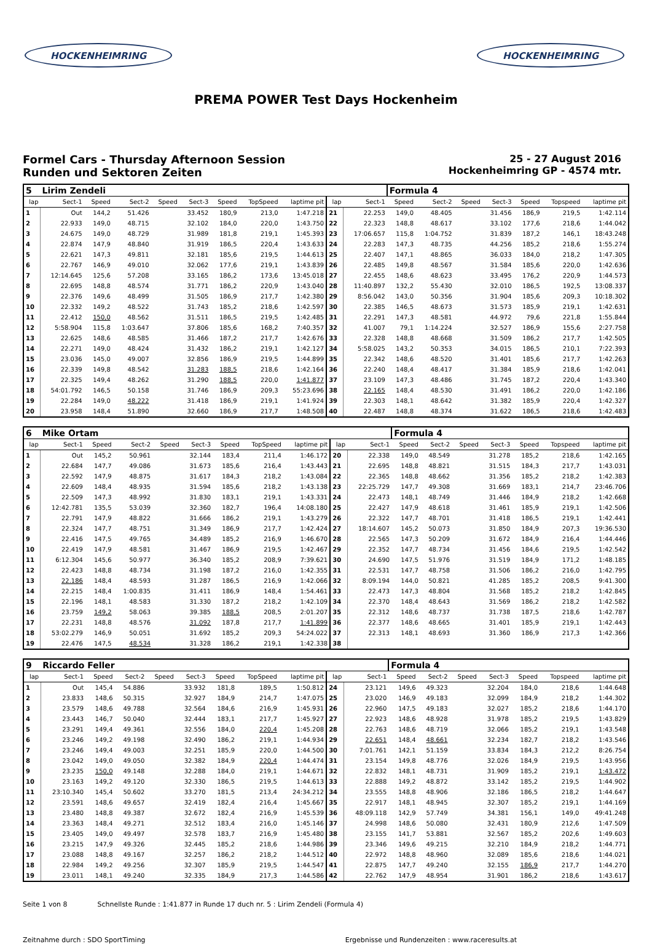HOCKENHEIMRING HOCKENHEIMRING
PREMA POWER Test Days Hockenheim
Formel Cars - Thursday Afternoon Session
Runden und Sektoren Zeiten
25 - 27 August 2016
Hockenheimring GP - 4574 mtr.
| 5 | Lirim Zendeli | | | | | | | | | | Formula 4 | | | | | | |
| lap | Sect-1 | Speed | Sect-2 | Speed | Sect-3 | Speed | TopSpeed | laptime pit | lap | Sect-1 | Speed | Sect-2 | Speed | Sect-3 | Speed | Topspeed | laptime pit |
| 1 | Out | 144,2 | 51.426 | | 33.452 | 180,9 | 213,0 | 1:47.218 | 21 | 22.253 | 149,0 | 48.405 | | 31.456 | 186,9 | 219,5 | 1:42.114 |
| 2 | 22.933 | 149,0 | 48.715 | | 32.102 | 184,0 | 220,0 | 1:43.750 | 22 | 22.323 | 148,8 | 48.617 | | 33.102 | 177,6 | 218,6 | 1:44.042 |
| 3 | 24.675 | 149,0 | 48.729 | | 31.989 | 181,8 | 219,1 | 1:45.393 | 23 | 17:06.657 | 115,8 | 1:04.752 | | 31.839 | 187,2 | 146,1 | 18:43.248 |
| 4 | 22.874 | 147,9 | 48.840 | | 31.919 | 186,5 | 220,4 | 1:43.633 | 24 | 22.283 | 147,3 | 48.735 | | 44.256 | 185,2 | 218,6 | 1:55.274 |
| 5 | 22.621 | 147,3 | 49.811 | | 32.181 | 185,6 | 219,5 | 1:44.613 | 25 | 22.407 | 147,1 | 48.865 | | 36.033 | 184,0 | 218,2 | 1:47.305 |
| 6 | 22.767 | 146,9 | 49.010 | | 32.062 | 177,6 | 219,1 | 1:43.839 | 26 | 22.485 | 149,8 | 48.567 | | 31.584 | 185,6 | 220,0 | 1:42.636 |
| 7 | 12:14.645 | 125,6 | 57.208 | | 33.165 | 186,2 | 173,6 | 13:45.018 | 27 | 22.455 | 148,6 | 48.623 | | 33.495 | 176,2 | 220,9 | 1:44.573 |
| 8 | 22.695 | 148,8 | 48.574 | | 31.771 | 186,2 | 220,9 | 1:43.040 | 28 | 11:40.897 | 132,2 | 55.430 | | 32.010 | 186,5 | 192,5 | 13:08.337 |
| 9 | 22.376 | 149,6 | 48.499 | | 31.505 | 186,9 | 217,7 | 1:42.380 | 29 | 8:56.042 | 143,0 | 50.356 | | 31.904 | 185,6 | 209,3 | 10:18.302 |
| 10 | 22.332 | 149,2 | 48.522 | | 31.743 | 185,2 | 218,6 | 1:42.597 | 30 | 22.385 | 146,5 | 48.673 | | 31.573 | 185,9 | 219,1 | 1:42.631 |
| 11 | 22.412 | 150,0 | 48.562 | | 31.511 | 186,5 | 219,5 | 1:42.485 | 31 | 22.291 | 147,3 | 48.581 | | 44.972 | 79,6 | 221,8 | 1:55.844 |
| 12 | 5:58.904 | 115,8 | 1:03.647 | | 37.806 | 185,6 | 168,2 | 7:40.357 | 32 | 41.007 | 79,1 | 1:14.224 | | 32.527 | 186,9 | 155,6 | 2:27.758 |
| 13 | 22.625 | 148,6 | 48.585 | | 31.466 | 187,2 | 217,7 | 1:42.676 | 33 | 22.328 | 148,8 | 48.668 | | 31.509 | 186,2 | 217,7 | 1:42.505 |
| 14 | 22.271 | 149,0 | 48.424 | | 31.432 | 186,2 | 219,1 | 1:42.127 | 34 | 5:58.025 | 143,2 | 50.353 | | 34.015 | 186,5 | 210,1 | 7:22.393 |
| 15 | 23.036 | 145,0 | 49.007 | | 32.856 | 186,9 | 219,5 | 1:44.899 | 35 | 22.342 | 148,6 | 48.520 | | 31.401 | 185,6 | 217,7 | 1:42.263 |
| 16 | 22.339 | 149,8 | 48.542 | | 31.283 | 188,5 | 218,6 | 1:42.164 | 36 | 22.240 | 148,4 | 48.417 | | 31.384 | 185,9 | 218,6 | 1:42.041 |
| 17 | 22.325 | 149,4 | 48.262 | | 31.290 | 188,5 | 220,0 | 1:41.877 | 37 | 23.109 | 147,3 | 48.486 | | 31.745 | 187,2 | 220,4 | 1:43.340 |
| 18 | 54:01.792 | 146,5 | 50.158 | | 31.746 | 186,9 | 209,3 | 55:23.696 | 38 | 22.165 | 148,4 | 48.530 | | 31.491 | 186,2 | 220,0 | 1:42.186 |
| 19 | 22.284 | 149,0 | 48.222 | | 31.418 | 186,9 | 219,1 | 1:41.924 | 39 | 22.303 | 148,1 | 48.642 | | 31.382 | 185,9 | 220,4 | 1:42.327 |
| 20 | 23.958 | 148,4 | 51.890 | | 32.660 | 186,9 | 217,7 | 1:48.508 | 40 | 22.487 | 148,8 | 48.374 | | 31.622 | 186,5 | 218,6 | 1:42.483 |
| 6 | Mike Ortam | | | | | | | | | | Formula 4 | | | | | | |
| lap | Sect-1 | Speed | Sect-2 | Speed | Sect-3 | Speed | TopSpeed | laptime pit | lap | Sect-1 | Speed | Sect-2 | Speed | Sect-3 | Speed | Topspeed | laptime pit |
| 1 | Out | 145,2 | 50.961 | | 32.144 | 183,4 | 211,4 | 1:46.172 | 20 | 22.338 | 149,0 | 48.549 | | 31.278 | 185,2 | 218,6 | 1:42.165 |
| 2 | 22.684 | 147,7 | 49.086 | | 31.673 | 185,6 | 216,4 | 1:43.443 | 21 | 22.695 | 148,8 | 48.821 | | 31.515 | 184,3 | 217,7 | 1:43.031 |
| 3 | 22.592 | 147,9 | 48.875 | | 31.617 | 184,3 | 218,2 | 1:43.084 | 22 | 22.365 | 148,8 | 48.662 | | 31.356 | 185,2 | 218,2 | 1:42.383 |
| 4 | 22.609 | 148,4 | 48.935 | | 31.594 | 185,6 | 218,2 | 1:43.138 | 23 | 22:25.729 | 147,7 | 49.308 | | 31.669 | 183,1 | 214,7 | 23:46.706 |
| 5 | 22.509 | 147,3 | 48.992 | | 31.830 | 183,1 | 219,1 | 1:43.331 | 24 | 22.473 | 148,1 | 48.749 | | 31.446 | 184,9 | 218,2 | 1:42.668 |
| 6 | 12:42.781 | 135,5 | 53.039 | | 32.360 | 182,7 | 196,4 | 14:08.180 | 25 | 22.427 | 147,9 | 48.618 | | 31.461 | 185,9 | 219,1 | 1:42.506 |
| 7 | 22.791 | 147,9 | 48.822 | | 31.666 | 186,2 | 219,1 | 1:43.279 | 26 | 22.322 | 147,7 | 48.701 | | 31.418 | 186,5 | 219,1 | 1:42.441 |
| 8 | 22.324 | 147,7 | 48.751 | | 31.349 | 186,9 | 217,7 | 1:42.424 | 27 | 18:14.607 | 145,2 | 50.073 | | 31.850 | 184,9 | 207,3 | 19:36.530 |
| 9 | 22.416 | 147,5 | 49.765 | | 34.489 | 185,2 | 216,9 | 1:46.670 | 28 | 22.565 | 147,3 | 50.209 | | 31.672 | 184,9 | 216,4 | 1:44.446 |
| 10 | 22.419 | 147,9 | 48.581 | | 31.467 | 186,9 | 219,5 | 1:42.467 | 29 | 22.352 | 147,7 | 48.734 | | 31.456 | 184,6 | 219,5 | 1:42.542 |
| 11 | 6:12.304 | 145,6 | 50.977 | | 36.340 | 185,2 | 208,9 | 7:39.621 | 30 | 24.690 | 147,5 | 51.976 | | 31.519 | 184,9 | 171,2 | 1:48.185 |
| 12 | 22.423 | 148,8 | 48.734 | | 31.198 | 187,2 | 216,0 | 1:42.355 | 31 | 22.531 | 147,7 | 48.758 | | 31.506 | 186,2 | 216,0 | 1:42.795 |
| 13 | 22.186 | 148,4 | 48.593 | | 31.287 | 186,5 | 216,9 | 1:42.066 | 32 | 8:09.194 | 144,0 | 50.821 | | 41.285 | 185,2 | 208,5 | 9:41.300 |
| 14 | 22.215 | 148,4 | 1:00.835 | | 31.411 | 186,9 | 148,4 | 1:54.461 | 33 | 22.473 | 147,3 | 48.804 | | 31.568 | 185,2 | 218,2 | 1:42.845 |
| 15 | 22.196 | 148,1 | 48.583 | | 31.330 | 187,2 | 218,2 | 1:42.109 | 34 | 22.370 | 148,4 | 48.643 | | 31.569 | 186,2 | 218,2 | 1:42.582 |
| 16 | 23.759 | 149,2 | 58.063 | | 39.385 | 188,5 | 208,5 | 2:01.207 | 35 | 22.312 | 148,6 | 48.737 | | 31.738 | 187,5 | 218,6 | 1:42.787 |
| 17 | 22.231 | 148,8 | 48.576 | | 31.092 | 187,8 | 217,7 | 1:41.899 | 36 | 22.377 | 148,6 | 48.665 | | 31.401 | 185,9 | 219,1 | 1:42.443 |
| 18 | 53:02.279 | 146,9 | 50.051 | | 31.692 | 185,2 | 209,3 | 54:24.022 | 37 | 22.313 | 148,1 | 48.693 | | 31.360 | 186,9 | 217,3 | 1:42.366 |
| 19 | 22.476 | 147,5 | 48.534 | | 31.328 | 186,2 | 219,1 | 1:42.338 | 38 | | | | | | | | |
| 9 | Riccardo Feller | | | | | | | | | | Formula 4 | | | | | | |
| lap | Sect-1 | Speed | Sect-2 | Speed | Sect-3 | Speed | TopSpeed | laptime pit | lap | Sect-1 | Speed | Sect-2 | Speed | Sect-3 | Speed | Topspeed | laptime pit |
| 1 | Out | 145,4 | 54.886 | | 33.932 | 181,8 | 189,5 | 1:50.812 | 24 | 23.121 | 149,6 | 49.323 | | 32.204 | 184,0 | 218,6 | 1:44.648 |
| 2 | 23.833 | 148,6 | 50.315 | | 32.927 | 184,9 | 214,7 | 1:47.075 | 25 | 23.020 | 146,9 | 49.183 | | 32.099 | 184,9 | 218,2 | 1:44.302 |
| 3 | 23.579 | 148,6 | 49.788 | | 32.564 | 184,6 | 216,9 | 1:45.931 | 26 | 22.960 | 147,5 | 49.183 | | 32.027 | 185,2 | 218,6 | 1:44.170 |
| 4 | 23.443 | 146,7 | 50.040 | | 32.444 | 183,1 | 217,7 | 1:45.927 | 27 | 22.923 | 148,6 | 48.928 | | 31.978 | 185,2 | 219,5 | 1:43.829 |
| 5 | 23.291 | 149,4 | 49.361 | | 32.556 | 184,0 | 220,4 | 1:45.208 | 28 | 22.763 | 148,6 | 48.719 | | 32.066 | 185,2 | 219,1 | 1:43.548 |
| 6 | 23.246 | 149,2 | 49.198 | | 32.490 | 186,2 | 219,1 | 1:44.934 | 29 | 22.651 | 148,4 | 48.661 | | 32.234 | 182,7 | 218,2 | 1:43.546 |
| 7 | 23.246 | 149,4 | 49.003 | | 32.251 | 185,9 | 220,0 | 1:44.500 | 30 | 7:01.761 | 142,1 | 51.159 | | 33.834 | 184,3 | 212,2 | 8:26.754 |
| 8 | 23.042 | 149,0 | 49.050 | | 32.382 | 184,9 | 220,4 | 1:44.474 | 31 | 23.154 | 149,8 | 48.776 | | 32.026 | 184,9 | 219,5 | 1:43.956 |
| 9 | 23.235 | 150,0 | 49.148 | | 32.288 | 184,0 | 219,1 | 1:44.671 | 32 | 22.832 | 148,1 | 48.731 | | 31.909 | 185,2 | 219,1 | 1:43.472 |
| 10 | 23.163 | 149,2 | 49.120 | | 32.330 | 186,5 | 219,5 | 1:44.613 | 33 | 22.888 | 149,2 | 48.872 | | 33.142 | 185,2 | 219,5 | 1:44.902 |
| 11 | 23:10.340 | 145,4 | 50.602 | | 33.270 | 181,5 | 213,4 | 24:34.212 | 34 | 23.555 | 148,8 | 48.906 | | 32.186 | 186,5 | 218,2 | 1:44.647 |
| 12 | 23.591 | 148,6 | 49.657 | | 32.419 | 182,4 | 216,4 | 1:45.667 | 35 | 22.917 | 148,1 | 48.945 | | 32.307 | 185,2 | 219,1 | 1:44.169 |
| 13 | 23.480 | 148,8 | 49.387 | | 32.672 | 182,4 | 216,9 | 1:45.539 | 36 | 48:09.118 | 142,9 | 57.749 | | 34.381 | 156,1 | 149,0 | 49:41.248 |
| 14 | 23.363 | 148,4 | 49.271 | | 32.512 | 183,4 | 216,0 | 1:45.146 | 37 | 24.998 | 148,6 | 50.080 | | 32.431 | 180,9 | 212,6 | 1:47.509 |
| 15 | 23.405 | 149,0 | 49.497 | | 32.578 | 183,7 | 216,9 | 1:45.480 | 38 | 23.155 | 141,7 | 53.881 | | 32.567 | 185,2 | 202,6 | 1:49.603 |
| 16 | 23.215 | 147,9 | 49.326 | | 32.445 | 185,2 | 218,6 | 1:44.986 | 39 | 23.346 | 149,6 | 49.215 | | 32.210 | 184,9 | 218,2 | 1:44.771 |
| 17 | 23.088 | 148,8 | 49.167 | | 32.257 | 186,2 | 218,2 | 1:44.512 | 40 | 22.972 | 148,8 | 48.960 | | 32.089 | 185,6 | 218,6 | 1:44.021 |
| 18 | 22.984 | 149,2 | 49.256 | | 32.307 | 185,9 | 219,5 | 1:44.547 | 41 | 22.875 | 147,7 | 49.240 | | 32.155 | 186,9 | 217,7 | 1:44.270 |
| 19 | 23.011 | 148,1 | 49.240 | | 32.335 | 184,9 | 217,3 | 1:44.586 | 42 | 22.762 | 147,9 | 48.954 | | 31.901 | 186,2 | 218,6 | 1:43.617 |
Seite 1 von 8 Schnellste Runde : 1:41.877 in Runde 17 duch nr. 5 : Lirim Zendeli (Formula 4)
Zeitnahme durch : SDO SportTiming Ergebnisse und Rundenzeiten : www.raceresults.at